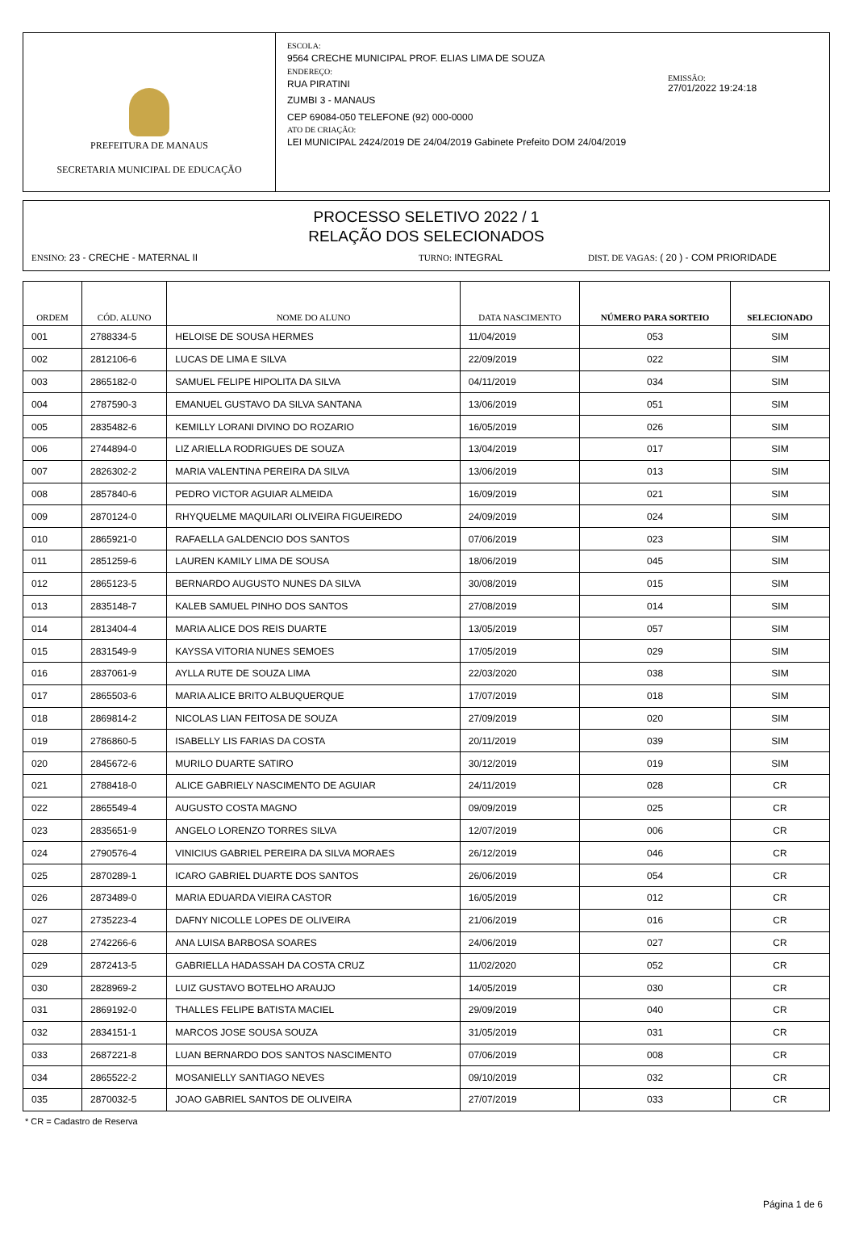PREFEITURA DE MANAUS
SECRETARIA MUNICIPAL DE EDUCAÇÃO
ESCOLA:
9564 CRECHE MUNICIPAL PROF. ELIAS LIMA DE SOUZA
ENDEREÇO:
RUA PIRATINI
ZUMBI 3 - MANAUS
CEP 69084-050 TELEFONE (92) 000-0000
ATO DE CRIAÇÃO:
LEI MUNICIPAL 2424/2019 DE 24/04/2019 Gabinete Prefeito DOM 24/04/2019
EMISSÃO:
27/01/2022 19:24:18
PROCESSO SELETIVO 2022 / 1
RELAÇÃO DOS SELECIONADOS
ENSINO: 23 - CRECHE - MATERNAL II TURNO: INTEGRAL DIST. DE VAGAS: ( 20 ) - COM PRIORIDADE
| ORDEM | CÓD. ALUNO | NOME DO ALUNO | DATA NASCIMENTO | NÚMERO PARA SORTEIO | SELECIONADO |
| --- | --- | --- | --- | --- | --- |
| 001 | 2788334-5 | HELOISE DE SOUSA HERMES | 11/04/2019 | 053 | SIM |
| 002 | 2812106-6 | LUCAS DE LIMA E SILVA | 22/09/2019 | 022 | SIM |
| 003 | 2865182-0 | SAMUEL FELIPE HIPOLITA DA SILVA | 04/11/2019 | 034 | SIM |
| 004 | 2787590-3 | EMANUEL GUSTAVO DA SILVA SANTANA | 13/06/2019 | 051 | SIM |
| 005 | 2835482-6 | KEMILLY LORANI DIVINO DO ROZARIO | 16/05/2019 | 026 | SIM |
| 006 | 2744894-0 | LIZ ARIELLA RODRIGUES DE SOUZA | 13/04/2019 | 017 | SIM |
| 007 | 2826302-2 | MARIA VALENTINA PEREIRA DA SILVA | 13/06/2019 | 013 | SIM |
| 008 | 2857840-6 | PEDRO VICTOR AGUIAR ALMEIDA | 16/09/2019 | 021 | SIM |
| 009 | 2870124-0 | RHYQUELME MAQUILARI OLIVEIRA FIGUEIREDO | 24/09/2019 | 024 | SIM |
| 010 | 2865921-0 | RAFAELLA GALDENCIO DOS SANTOS | 07/06/2019 | 023 | SIM |
| 011 | 2851259-6 | LAUREN KAMILY LIMA DE SOUSA | 18/06/2019 | 045 | SIM |
| 012 | 2865123-5 | BERNARDO AUGUSTO NUNES DA SILVA | 30/08/2019 | 015 | SIM |
| 013 | 2835148-7 | KALEB SAMUEL PINHO DOS SANTOS | 27/08/2019 | 014 | SIM |
| 014 | 2813404-4 | MARIA ALICE DOS REIS DUARTE | 13/05/2019 | 057 | SIM |
| 015 | 2831549-9 | KAYSSA VITORIA NUNES SEMOES | 17/05/2019 | 029 | SIM |
| 016 | 2837061-9 | AYLLA RUTE DE SOUZA LIMA | 22/03/2020 | 038 | SIM |
| 017 | 2865503-6 | MARIA ALICE BRITO ALBUQUERQUE | 17/07/2019 | 018 | SIM |
| 018 | 2869814-2 | NICOLAS LIAN FEITOSA DE SOUZA | 27/09/2019 | 020 | SIM |
| 019 | 2786860-5 | ISABELLY LIS FARIAS DA COSTA | 20/11/2019 | 039 | SIM |
| 020 | 2845672-6 | MURILO DUARTE SATIRO | 30/12/2019 | 019 | SIM |
| 021 | 2788418-0 | ALICE GABRIELY NASCIMENTO DE AGUIAR | 24/11/2019 | 028 | CR |
| 022 | 2865549-4 | AUGUSTO COSTA MAGNO | 09/09/2019 | 025 | CR |
| 023 | 2835651-9 | ANGELO LORENZO TORRES SILVA | 12/07/2019 | 006 | CR |
| 024 | 2790576-4 | VINICIUS GABRIEL PEREIRA DA SILVA MORAES | 26/12/2019 | 046 | CR |
| 025 | 2870289-1 | ICARO GABRIEL DUARTE DOS SANTOS | 26/06/2019 | 054 | CR |
| 026 | 2873489-0 | MARIA EDUARDA VIEIRA CASTOR | 16/05/2019 | 012 | CR |
| 027 | 2735223-4 | DAFNY NICOLLE LOPES DE OLIVEIRA | 21/06/2019 | 016 | CR |
| 028 | 2742266-6 | ANA LUISA BARBOSA SOARES | 24/06/2019 | 027 | CR |
| 029 | 2872413-5 | GABRIELLA HADASSAH DA COSTA CRUZ | 11/02/2020 | 052 | CR |
| 030 | 2828969-2 | LUIZ GUSTAVO BOTELHO ARAUJO | 14/05/2019 | 030 | CR |
| 031 | 2869192-0 | THALLES FELIPE BATISTA MACIEL | 29/09/2019 | 040 | CR |
| 032 | 2834151-1 | MARCOS JOSE SOUSA SOUZA | 31/05/2019 | 031 | CR |
| 033 | 2687221-8 | LUAN BERNARDO DOS SANTOS NASCIMENTO | 07/06/2019 | 008 | CR |
| 034 | 2865522-2 | MOSANIELLY SANTIAGO NEVES | 09/10/2019 | 032 | CR |
| 035 | 2870032-5 | JOAO GABRIEL SANTOS DE OLIVEIRA | 27/07/2019 | 033 | CR |
* CR = Cadastro de Reserva
Página 1 de 6